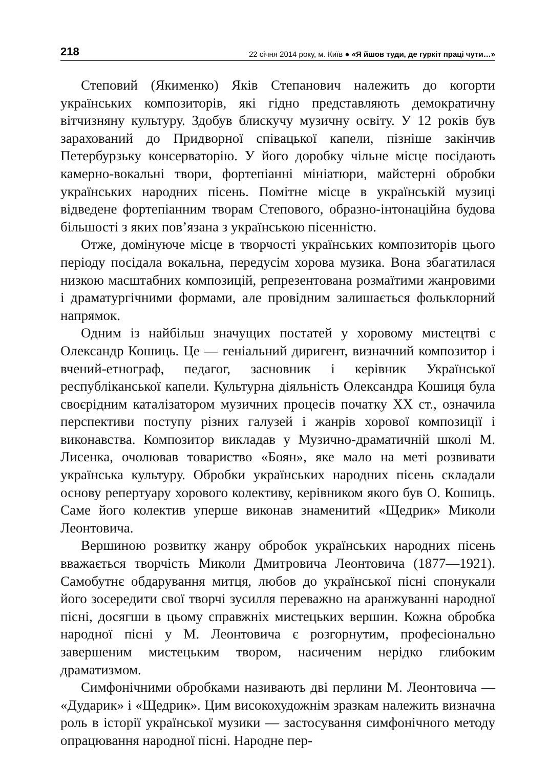218 22 січня 2014 року, м. Київ ● «Я йшов туди, де гуркіт праці чути…»
Степовий (Якименко) Яків Степанович належить до когорти українських композиторів, які гідно представляють демократичну вітчизняну культуру. Здобув блискучу музичну освіту. У 12 років був зарахований до Придворної співацької капели, пізніше закінчив Петербурзьку консерваторію. У його доробку чільне місце посідають камерно-вокальні твори, фортепіанні мініатюри, майстерні обробки українських народних пісень. Помітне місце в українській музиці відведене фортепіанним творам Степового, образно-інтонаційна будова більшості з яких пов’язана з українською пісенністю.
Отже, домінуюче місце в творчості українських композиторів цього періоду посідала вокальна, передусім хорова музика. Вона збагатилася низкою масштабних композицій, репрезентована розмаїтими жанровими і драматургічними формами, але провідним залишається фольклорний напрямок.
Одним із найбільш значущих постатей у хоровому мистецтві є Олександр Кошиць. Це — геніальний диригент, визначний композитор і вчений-етнограф, педагог, засновник і керівник Української республіканської капели. Культурна діяльність Олександра Кошиця була своєрідним каталізатором музичних процесів початку ХХ ст., означила перспективи поступу різних галузей і жанрів хорової композиції і виконавства. Композитор викладав у Музично-драматичній школі М. Лисенка, очолював товариство «Боян», яке мало на меті розвивати українська культуру. Обробки українських народних пісень складали основу репертуару хорового колективу, керівником якого був О. Кошиць. Саме його колектив уперше виконав знаменитий «Щедрик» Миколи Леонтовича.
Вершиною розвитку жанру обробок українських народних пісень вважається творчість Миколи Дмитровича Леонтовича (1877—1921). Самобутнє обдарування митця, любов до української пісні спонукали його зосередити свої творчі зусилля переважно на аранжуванні народної пісні, досягши в цьому справжніх мистецьких вершин. Кожна обробка народної пісні у М. Леонтовича є розгорнутим, професіонально завершеним мистецьким твором, насиченим нерідко глибоким драматизмом.
Симфонічними обробками називають дві перлини М. Леонтовича — «Дударик» і «Щедрик». Цим високохудожнім зразкам належить визначна роль в історії української музики — застосування симфонічного методу опрацювання народної пісні. Народне пер-